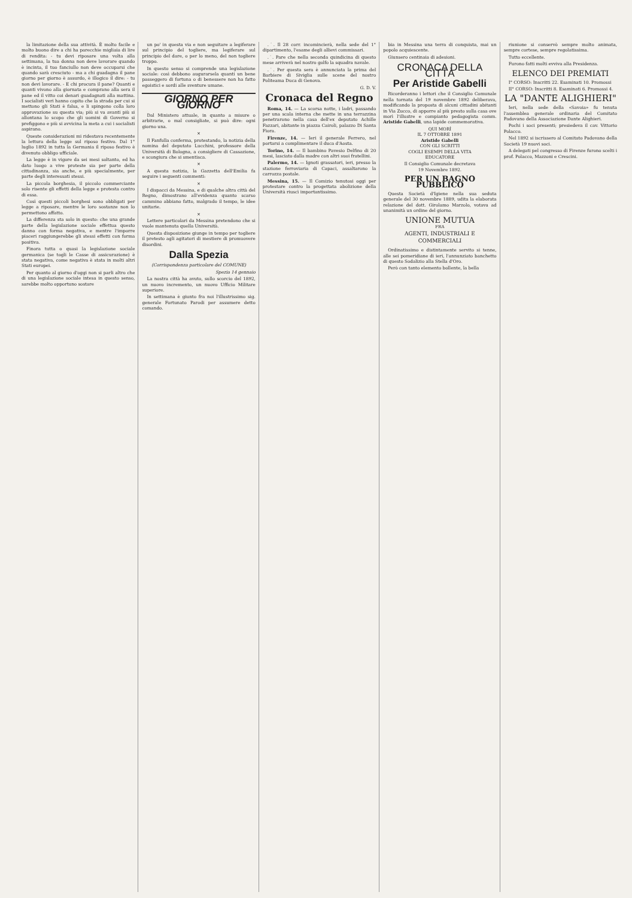la limitazione della sua attività. È molto facile e molto buono dire a chi ha parecchie migliaia di lire di rendita: - tu devi riposare una volta alla settimana, la tua donna non deve lavorare quando è incinta, il tuo fanciullo non deve occuparsi che quando sarà cresciuto - ma a chi guadagna il pane giorno per giorno è assurdo, è illogico il dire: - tu non devi lavorare. - E chi procura il pane? Quanti e quanti vivono alla giornata e comprano alla sera il pane ed il vitto coi denari guadagnati alla mattina. I socialisti veri hanno capito che la strada per cui si mettono gli Stati è falsa, e li spingono colla loro approvazione su questa via; più si va avanti più si allontana lo scopo che gli uomini di Governo si prefiggono e più si avvicina la meta a cui i socialisti aspirano.
Queste considerazioni mi ridestava recentemente la lettura della legge sul riposo festivo. Dal 1° luglio 1892 in tutta la Germania il riposo festivo è divenuto obbligo ufficiale.
La legge è in vigore da sei mesi soltanto, ed ha dato luogo a vive proteste sia per parte della cittadinanza, sia anche, e più specialmente, per parte degli interessati stessi.
La piccola borghesia, il piccolo commerciante solo risente gli effetti della legge e protesta contro di essa.
Così questi piccoli borghesi sono obbligati per legge a riposare, mentre le loro sostanze non lo permettono affatto.
La differenza sta solo in questo: che una grande parte della legislazione sociale effettua questo danno con forma negativa, e mentre l'imporre piaceri raggiungerebbe gli stessi effetti con forma positiva.
Finora tutta o quasi la legislazione sociale germanica (se togli le Casse di assicurazione) è stata negativa, come negativa è stata in molti altri Stati europei.
Per quanto al giorno d'oggi non si parli altro che di una legislazione sociale intesa in questo senso, sarebbe molto opportuno sostare
un po' in questa via e non seguitare a legiferare sul principio del togliere, ma legiferare sul principio del dare, o per lo meno, del non togliere troppo.
In questo senso si comprende una legislazione sociale: così debbono augurarsela quanti un bene passeggero di fortuna o di benessere non ha fatto egoistici e sordi alle sventure umane.
GIORNO PER GIORNO
Dal Ministero attuale, in quanto a misure o arbitrarie, o mal consigliate, si può dire: ogni giorno una.
×
Il Fanfulla conferma, protestando, la notizia della nomina del deputato Lucchini, professore della Università di Bologna, a consigliere di Cassazione, e scongiura che si smentisca.
×
A questa notizia, la Gazzetta dell'Emilia fa seguire i seguenti commenti:
×
I dispacci da Messina, e di qualche altra città del Regno, dimostrano all'evidenza quanto scarso cammino abbiano fatto, malgrado il tempo, le idee unitarie.
×
Lettere particolari da Messina pretendono che si vuole mantenuta quella Università.
Questa disposizione giunge in tempo per togliere il pretesto agli agitatori di mestiere di promuovere disordini.
Dalla Spezia
(Corrispondenza particolare del COMUNE)
Spezia 14 gennaio
La nostra città ha avuto, sullo scorcio del 1892, un nuovo incremento, un nuovo Ufficio Militare superiore.
In settimana è giunto fra noi l'illustrissimo sig. generale Fortunato Parodi per assumere detto comando.
.˙. Il 28 corr. incomincierà, nella sede del 1° dipartimento, l'esame degli allievi commissari.
.˙. Pare che nella seconda quindicina di questo mese arriverà nel nostro golfo la squadra navale.
.˙. Per questa sera è annunciata la prima del Barbiere di Siviglia sulle scene del nostro Politeama Duca di Genova.
G. D. V.
Cronaca del Regno
Roma, 14. — La scorsa notte, i ladri, passando per una scala interna che mette in una terrazzina penetrarono nella casa dell'ex deputato Achille Fazzari, abitante in piazza Cairoli, palazzo Di Santa Fiora.
Firenze, 14. — Ieri il generale Ferrero, nel portarsi a complimentare il duca d'Aosta.
Torino, 14. — Il bambino Pavesio Delfino di 20 mesi, lasciato dalla madre con altri suoi fratellini.
Palermo, 14. — Ignoti grassatori, ieri, presso la stazione ferroviaria di Capaci, assaltarono la carrozza postale.
Messina, 15. — Il Comizio tenutosi oggi per protestare contro la progettata abolizione della Università riuscì importantissimo.
bia in Messina una terra di conquista, mai un popolo acquiescente.
Giunsero centinaia di adesioni.
CRONACA DELLA CITTÀ
Per Aristide Gabelli
Ricorderanno i lettori che il Consiglio Comunale nella tornata del 19 novembre 1892 deliberava, modificando la proposta di alcuni cittadini abitanti in Via Zucco, di apporre al più presto sulla casa ove morì l'illustre e compianto pedagogista comm. Aristide Gabelli, una lapide commemorativa.
QUI MORÌ
IL 7 OTTOBRE 1891
Aristide Gabelli
CON GLI SCRITTI
COGLI ESEMPI DELLA VITA
EDUCATORE
Il Consiglio Comunale decretava
19 Novembre 1892.
PER UN BAGNO PUBBLICO
Questa Società d'Igiene nella sua seduta generale del 30 novembre 1889, udita la elaborata relazione del dott. Girolamo Marzolo, votava ad unanimità un ordine del giorno.
UNIONE MUTUA
FRA
AGENTI, INDUSTRIALI E COMMERCIALI
Ordinatissimo e distintamente servito si tenne, alle sei pomeridiane di ieri, l'annunziato banchetto di questo Sodalizio alla Stella d'Oro.
Però con tanto elemento bollente, la bella
riunione si conservò sempre molto animata, sempre cortese, sempre regolatissima.
Tutto eccellente.
Furono fatti molti evviva alla Presidenza.
ELENCO DEI PREMIATI
I° CORSO: Inscritti 22. Esaminati 10. Promossi
II° CORSO: Inscritti 8. Esaminati 6. Promossi 4.
LA "DANTE ALIGHIERI"
Ieri, nella sede della «Savoia» fu tenuta l'assemblea generale ordinaria del Comitato Padovano della Associazione Dante Alighieri.
Pochi i soci presenti; presiedeva il cav. Vittorio Polacco.
Nel 1892 si iscrissero al Comitato Padovano della Società 19 nuovi soci.
A delegati pel congresso di Firenze furono scelti i prof. Polacco, Mazzoni e Crescini.